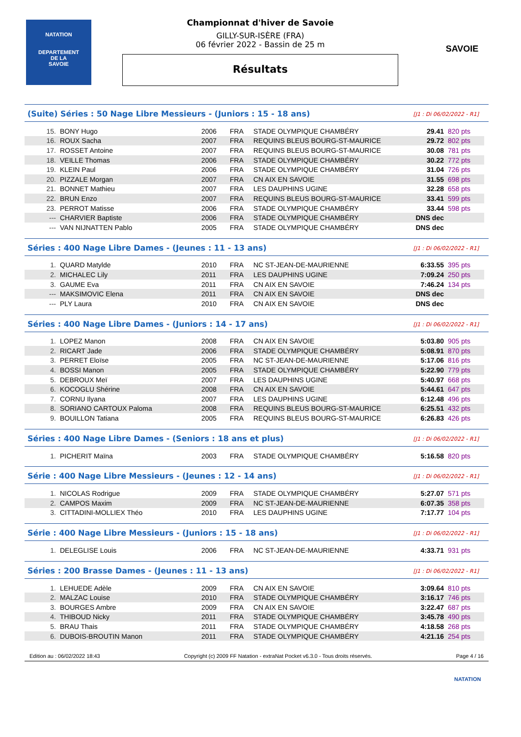NATATION
DEPARTEMENT
DE LA
SAVOIE
Championnat d'hiver de Savoie
GILLY-SUR-ISÈRE (FRA)
06 février 2022 - Bassin de 25 m
Résultats
SAVOIE
(Suite) Séries : 50 Nage Libre Messieurs - (Juniors : 15 - 18 ans) [J1 : Di 06/02/2022 - R1]
| 15. | BONY Hugo | 2006 | FRA | STADE OLYMPIQUE CHAMBÉRY | 29.41 | 820 pts |
| 16. | ROUX Sacha | 2007 | FRA | REQUINS BLEUS BOURG-ST-MAURICE | 29.72 | 802 pts |
| 17. | ROSSET Antoine | 2007 | FRA | REQUINS BLEUS BOURG-ST-MAURICE | 30.08 | 781 pts |
| 18. | VEILLE Thomas | 2006 | FRA | STADE OLYMPIQUE CHAMBÉRY | 30.22 | 772 pts |
| 19. | KLEIN Paul | 2006 | FRA | STADE OLYMPIQUE CHAMBÉRY | 31.04 | 726 pts |
| 20. | PIZZALE Morgan | 2007 | FRA | CN AIX EN SAVOIE | 31.55 | 698 pts |
| 21. | BONNET Mathieu | 2007 | FRA | LES DAUPHINS UGINE | 32.28 | 658 pts |
| 22. | BRUN Enzo | 2007 | FRA | REQUINS BLEUS BOURG-ST-MAURICE | 33.41 | 599 pts |
| 23. | PERROT Matisse | 2006 | FRA | STADE OLYMPIQUE CHAMBÉRY | 33.44 | 598 pts |
| --- | CHARVIER Baptiste | 2006 | FRA | STADE OLYMPIQUE CHAMBÉRY | DNS dec | |
| --- | VAN NIJNATTEN Pablo | 2005 | FRA | STADE OLYMPIQUE CHAMBÉRY | DNS dec | |
Séries : 400 Nage Libre Dames - (Jeunes : 11 - 13 ans) [J1 : Di 06/02/2022 - R1]
| 1. | QUARD Matylde | 2010 | FRA | NC ST-JEAN-DE-MAURIENNE | 6:33.55 | 395 pts |
| 2. | MICHALEC Lily | 2011 | FRA | LES DAUPHINS UGINE | 7:09.24 | 250 pts |
| 3. | GAUME Eva | 2011 | FRA | CN AIX EN SAVOIE | 7:46.24 | 134 pts |
| --- | MAKSIMOVIC Elena | 2011 | FRA | CN AIX EN SAVOIE | DNS dec | |
| --- | PLY Laura | 2010 | FRA | CN AIX EN SAVOIE | DNS dec | |
Séries : 400 Nage Libre Dames - (Juniors : 14 - 17 ans) [J1 : Di 06/02/2022 - R1]
| 1. | LOPEZ Manon | 2008 | FRA | CN AIX EN SAVOIE | 5:03.80 | 905 pts |
| 2. | RICART Jade | 2006 | FRA | STADE OLYMPIQUE CHAMBÉRY | 5:08.91 | 870 pts |
| 3. | PERRET Eloïse | 2005 | FRA | NC ST-JEAN-DE-MAURIENNE | 5:17.06 | 816 pts |
| 4. | BOSSI Manon | 2005 | FRA | STADE OLYMPIQUE CHAMBÉRY | 5:22.90 | 779 pts |
| 5. | DEBROUX Meï | 2007 | FRA | LES DAUPHINS UGINE | 5:40.97 | 668 pts |
| 6. | KOCOGLU Shérine | 2008 | FRA | CN AIX EN SAVOIE | 5:44.61 | 647 pts |
| 7. | CORNU Ilyana | 2007 | FRA | LES DAUPHINS UGINE | 6:12.48 | 496 pts |
| 8. | SORIANO CARTOUX Paloma | 2008 | FRA | REQUINS BLEUS BOURG-ST-MAURICE | 6:25.51 | 432 pts |
| 9. | BOUILLON Tatiana | 2005 | FRA | REQUINS BLEUS BOURG-ST-MAURICE | 6:26.83 | 426 pts |
Séries : 400 Nage Libre Dames - (Seniors : 18 ans et plus) [J1 : Di 06/02/2022 - R1]
| 1. | PICHERIT Maïna | 2003 | FRA | STADE OLYMPIQUE CHAMBÉRY | 5:16.58 | 820 pts |
Série : 400 Nage Libre Messieurs - (Jeunes : 12 - 14 ans) [J1 : Di 06/02/2022 - R1]
| 1. | NICOLAS Rodrigue | 2009 | FRA | STADE OLYMPIQUE CHAMBÉRY | 5:27.07 | 571 pts |
| 2. | CAMPOS Maxim | 2009 | FRA | NC ST-JEAN-DE-MAURIENNE | 6:07.35 | 358 pts |
| 3. | CITTADINI-MOLLIEX Théo | 2010 | FRA | LES DAUPHINS UGINE | 7:17.77 | 104 pts |
Série : 400 Nage Libre Messieurs - (Juniors : 15 - 18 ans) [J1 : Di 06/02/2022 - R1]
| 1. | DELEGLISE Louis | 2006 | FRA | NC ST-JEAN-DE-MAURIENNE | 4:33.71 | 931 pts |
Séries : 200 Brasse Dames - (Jeunes : 11 - 13 ans) [J1 : Di 06/02/2022 - R1]
| 1. | LEHUEDE Adèle | 2009 | FRA | CN AIX EN SAVOIE | 3:09.64 | 810 pts |
| 2. | MALZAC Louise | 2010 | FRA | STADE OLYMPIQUE CHAMBÉRY | 3:16.17 | 746 pts |
| 3. | BOURGES Ambre | 2009 | FRA | CN AIX EN SAVOIE | 3:22.47 | 687 pts |
| 4. | THIBOUD Nicky | 2011 | FRA | STADE OLYMPIQUE CHAMBÉRY | 3:45.78 | 490 pts |
| 5. | BRAU Thais | 2011 | FRA | STADE OLYMPIQUE CHAMBÉRY | 4:18.58 | 268 pts |
| 6. | DUBOIS-BROUTIN Manon | 2011 | FRA | STADE OLYMPIQUE CHAMBÉRY | 4:21.16 | 254 pts |
Edition au : 06/02/2022 18:43 Copyright (c) 2009 FF Natation - extraNat Pocket v6.3.0 - Tous droits réservés. Page 4 / 16
NATATION